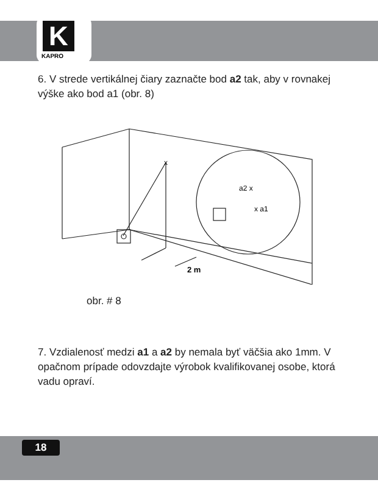K
KAPRO
6. V strede vertikálnej čiary zaznačte bod a2 tak, aby v rovnakej výške ako bod a1 (obr. 8)
x
a2 x
x a1
2 m
obr. # 8
7. Vzdialenosť medzi a1 a a2 by nemala byť väčšia ako 1mm. V opačnom prípade odovzdajte výrobok kvalifikovanej osobe, ktorá vadu opraví.
18